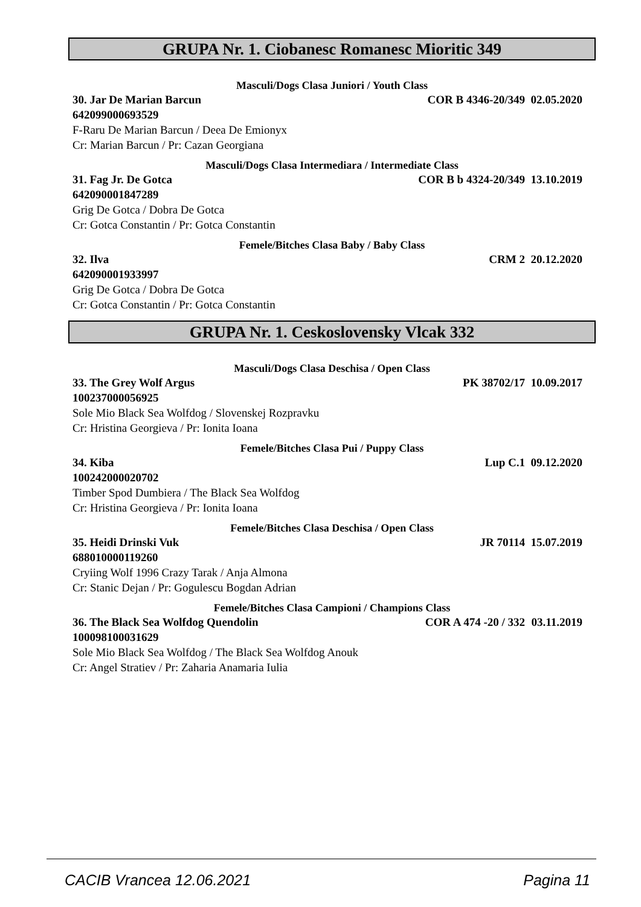GRUPA Nr. 1. Ciobanesc Romanesc Mioritic 349
Masculi/Dogs Clasa Juniori / Youth Class
30. Jar De Marian Barcun COR B 4346-20/349 02.05.2020
642099000693529
F-Raru De Marian Barcun / Deea De Emionyx
Cr: Marian Barcun / Pr: Cazan Georgiana
Masculi/Dogs Clasa Intermediara / Intermediate Class
31. Fag Jr. De Gotca COR B b 4324-20/349 13.10.2019
642090001847289
Grig De Gotca / Dobra De Gotca
Cr: Gotca Constantin / Pr: Gotca Constantin
Femele/Bitches Clasa Baby / Baby Class
32. Ilva CRM 2 20.12.2020
642090001933997
Grig De Gotca / Dobra De Gotca
Cr: Gotca Constantin / Pr: Gotca Constantin
GRUPA Nr. 1. Ceskoslovensky Vlcak 332
Masculi/Dogs Clasa Deschisa / Open Class
33. The Grey Wolf Argus PK 38702/17 10.09.2017
100237000056925
Sole Mio Black Sea Wolfdog / Slovenskej Rozpravku
Cr: Hristina Georgieva / Pr: Ionita Ioana
Femele/Bitches Clasa Pui / Puppy Class
34. Kiba Lup C.1 09.12.2020
100242000020702
Timber Spod Dumbiera / The Black Sea Wolfdog
Cr: Hristina Georgieva / Pr: Ionita Ioana
Femele/Bitches Clasa Deschisa / Open Class
35. Heidi Drinski Vuk JR 70114 15.07.2019
688010000119260
Cryiing Wolf 1996 Crazy Tarak / Anja Almona
Cr: Stanic Dejan / Pr: Gogulescu Bogdan Adrian
Femele/Bitches Clasa Campioni / Champions Class
36. The Black Sea Wolfdog Quendolin COR A 474 -20 / 332 03.11.2019
100098100031629
Sole Mio Black Sea Wolfdog / The Black Sea Wolfdog Anouk
Cr: Angel Stratiev / Pr: Zaharia Anamaria Iulia
CACIB Vrancea 12.06.2021 Pagina 11